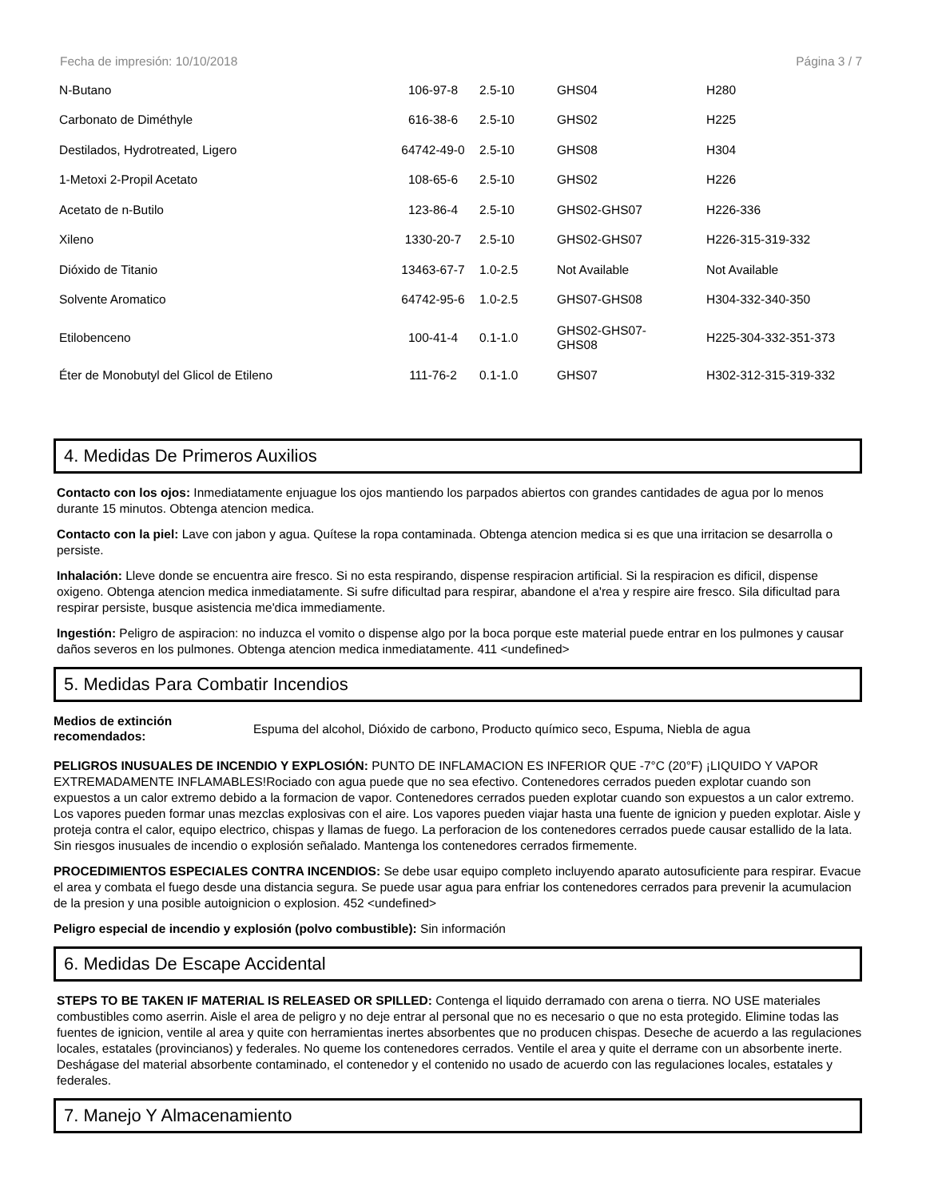Fecha de impresión: 10/10/2018 Página 3 / 7
| N-Butano | 106-97-8 | 2.5-10 | GHS04 | H280 |
| Carbonato de Diméthyle | 616-38-6 | 2.5-10 | GHS02 | H225 |
| Destilados, Hydrotreated, Ligero | 64742-49-0 | 2.5-10 | GHS08 | H304 |
| 1-Metoxi 2-Propil Acetato | 108-65-6 | 2.5-10 | GHS02 | H226 |
| Acetato de n-Butilo | 123-86-4 | 2.5-10 | GHS02-GHS07 | H226-336 |
| Xileno | 1330-20-7 | 2.5-10 | GHS02-GHS07 | H226-315-319-332 |
| Dióxido de Titanio | 13463-67-7 | 1.0-2.5 | Not Available | Not Available |
| Solvente Aromatico | 64742-95-6 | 1.0-2.5 | GHS07-GHS08 | H304-332-340-350 |
| Etilobenceno | 100-41-4 | 0.1-1.0 | GHS02-GHS07- GHS08 | H225-304-332-351-373 |
| Éter de Monobutyl del Glicol de Etileno | 111-76-2 | 0.1-1.0 | GHS07 | H302-312-315-319-332 |
4. Medidas De Primeros Auxilios
Contacto con los ojos: Inmediatamente enjuague los ojos mantiendo los parpados abiertos con grandes cantidades de agua por lo menos durante 15 minutos. Obtenga atencion medica.
Contacto con la piel: Lave con jabon y agua. Quítese la ropa contaminada. Obtenga atencion medica si es que una irritacion se desarrolla o persiste.
Inhalación: Lleve donde se encuentra aire fresco. Si no esta respirando, dispense respiracion artificial. Si la respiracion es dificil, dispense oxigeno. Obtenga atencion medica inmediatamente. Si sufre dificultad para respirar, abandone el a'rea y respire aire fresco. Sila dificultad para respirar persiste, busque asistencia me'dica immediamente.
Ingestión: Peligro de aspiracion: no induzca el vomito o dispense algo por la boca porque este material puede entrar en los pulmones y causar daños severos en los pulmones. Obtenga atencion medica inmediatamente. 411 <undefined>
5. Medidas Para Combatir Incendios
Medios de extinción recomendados: Espuma del alcohol, Dióxido de carbono, Producto químico seco, Espuma, Niebla de agua
PELIGROS INUSUALES DE INCENDIO Y EXPLOSIÓN: PUNTO DE INFLAMACION ES INFERIOR QUE -7°C (20°F) ¡LIQUIDO Y VAPOR EXTREMADAMENTE INFLAMABLES!Rociado con agua puede que no sea efectivo. Contenedores cerrados pueden explotar cuando son expuestos a un calor extremo debido a la formacion de vapor. Contenedores cerrados pueden explotar cuando son expuestos a un calor extremo. Los vapores pueden formar unas mezclas explosivas con el aire. Los vapores pueden viajar hasta una fuente de ignicion y pueden explotar. Aisle y proteja contra el calor, equipo electrico, chispas y llamas de fuego. La perforacion de los contenedores cerrados puede causar estallido de la lata. Sin riesgos inusuales de incendio o explosión señalado. Mantenga los contenedores cerrados firmemente.
PROCEDIMIENTOS ESPECIALES CONTRA INCENDIOS: Se debe usar equipo completo incluyendo aparato autosuficiente para respirar. Evacue el area y combata el fuego desde una distancia segura. Se puede usar agua para enfriar los contenedores cerrados para prevenir la acumulacion de la presion y una posible autoignicion o explosion. 452 <undefined>
Peligro especial de incendio y explosión (polvo combustible): Sin información
6. Medidas De Escape Accidental
STEPS TO BE TAKEN IF MATERIAL IS RELEASED OR SPILLED: Contenga el liquido derramado con arena o tierra. NO USE materiales combustibles como aserrin. Aisle el area de peligro y no deje entrar al personal que no es necesario o que no esta protegido. Elimine todas las fuentes de ignicion, ventile al area y quite con herramientas inertes absorbentes que no producen chispas. Deseche de acuerdo a las regulaciones locales, estatales (provincianos) y federales. No queme los contenedores cerrados. Ventile el area y quite el derrame con un absorbente inerte. Deshágase del material absorbente contaminado, el contenedor y el contenido no usado de acuerdo con las regulaciones locales, estatales y federales.
7. Manejo Y Almacenamiento